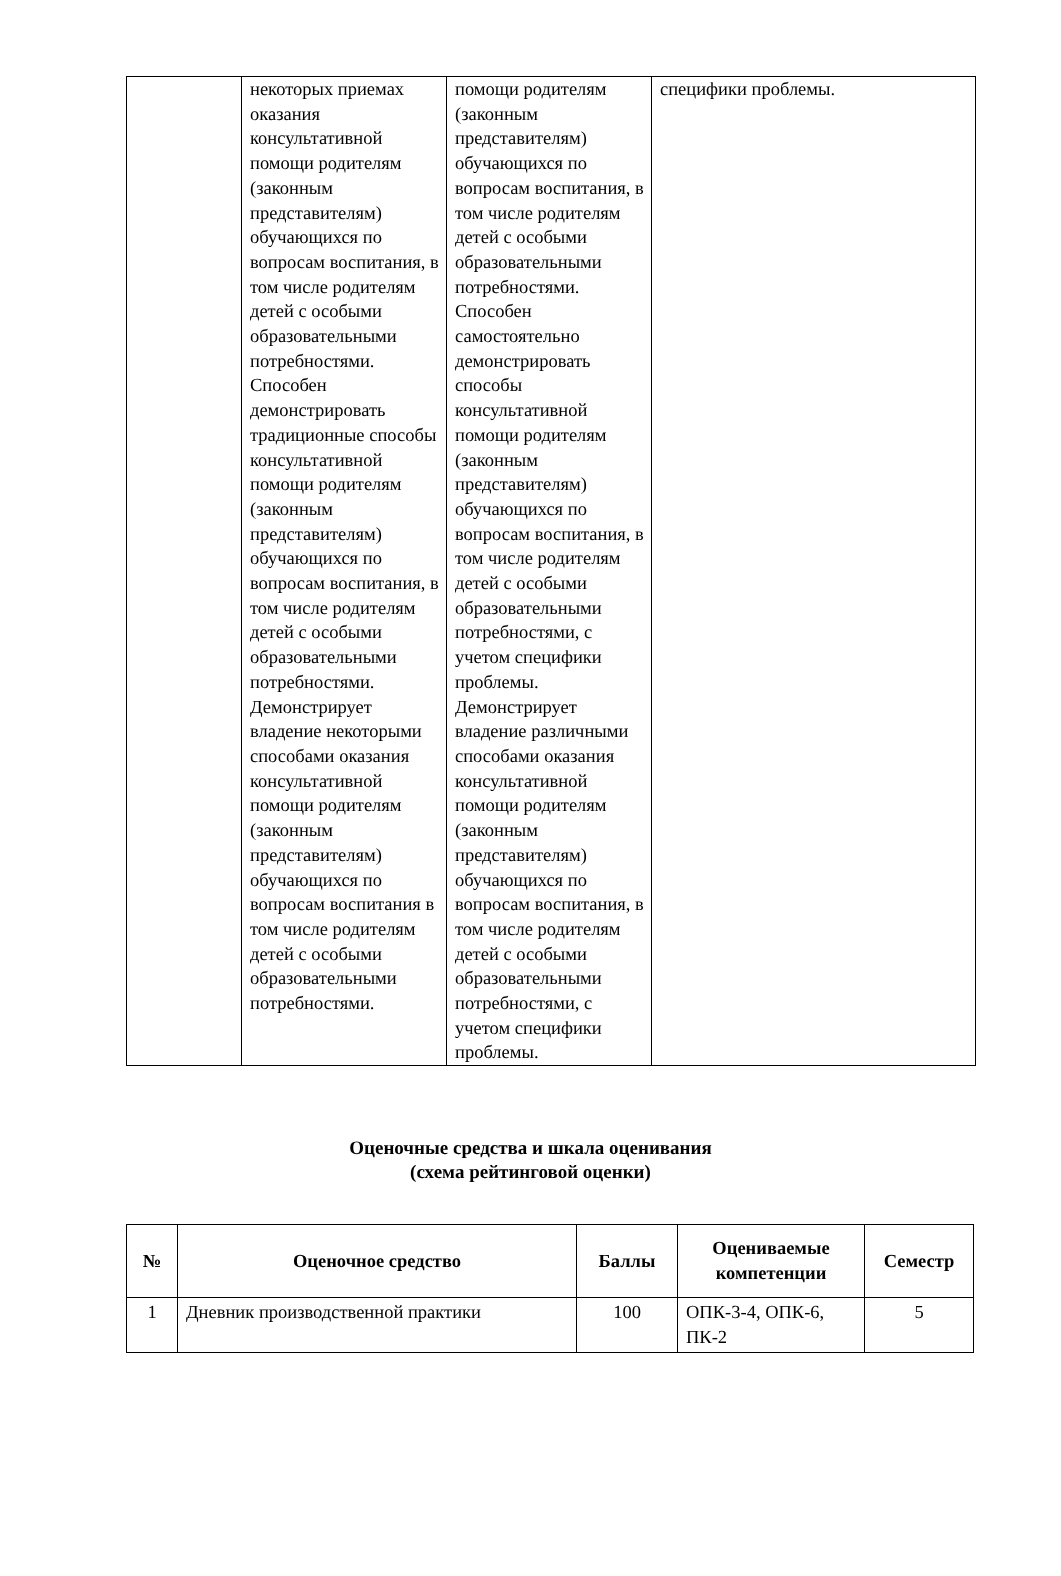| | некоторых приемах оказания консультативной помощи родителям (законным представителям) обучающихся по вопросам воспитания, в том числе родителям детей с особыми образовательными потребностями. Способен демонстрировать традиционные способы консультативной помощи родителям (законным представителям) обучающихся по вопросам воспитания, в том числе родителям детей с особыми образовательными потребностями. Демонстрирует владение некоторыми способами оказания консультативной помощи родителям (законным представителям) обучающихся по вопросам воспитания в том числе родителям детей с особыми образовательными потребностями. | помощи родителям (законным представителям) обучающихся по вопросам воспитания, в том числе родителям детей с особыми образовательными потребностями. Способен самостоятельно демонстрировать способы консультативной помощи родителям (законным представителям) обучающихся по вопросам воспитания, в том числе родителям детей с особыми образовательными потребностями, с учетом специфики проблемы. Демонстрирует владение различными способами оказания консультативной помощи родителям (законным представителям) обучающихся по вопросам воспитания, в том числе родителям детей с особыми образовательными потребностями, с учетом специфики проблемы. | специфики проблемы. |
Оценочные средства и шкала оценивания
(схема рейтинговой оценки)
| № | Оценочное средство | Баллы | Оцениваемые компетенции | Семестр |
| --- | --- | --- | --- | --- |
| 1 | Дневник производственной практики | 100 | ОПК-3-4, ОПК-6, ПК-2 | 5 |